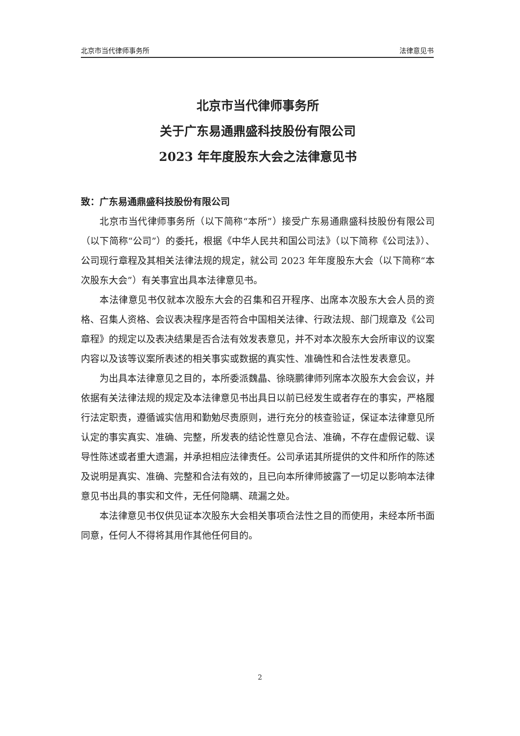北京市当代律师事务所 法律意见书
北京市当代律师事务所
关于广东易通鼎盛科技股份有限公司
2023 年年度股东大会之法律意见书
致：广东易通鼎盛科技股份有限公司
北京市当代律师事务所（以下简称“本所”）接受广东易通鼎盛科技股份有限公司（以下简称“公司”）的委托，根据《中华人民共和国公司法》（以下简称《公司法》）、公司现行章程及其相关法律法规的规定，就公司 2023 年年度股东大会（以下简称“本次股东大会”）有关事宜出具本法律意见书。
本法律意见书仅就本次股东大会的召集和召开程序、出席本次股东大会人员的资格、召集人资格、会议表决程序是否符合中国相关法律、行政法规、部门规章及《公司章程》的规定以及表决结果是否合法有效发表意见，并不对本次股东大会所审议的议案内容以及该等议案所表述的相关事实或数据的真实性、准确性和合法性发表意见。
为出具本法律意见之目的，本所委派魏晶、徐晓鹏律师列席本次股东大会会议，并依据有关法律法规的规定及本法律意见书出具日以前已经发生或者存在的事实，严格履行法定职责，遵循诚实信用和勤勉尽责原则，进行充分的核查验证，保证本法律意见所认定的事实真实、准确、完整，所发表的结论性意见合法、准确，不存在虚假记载、误导性陈述或者重大遗漏，并承担相应法律责任。公司承诺其所提供的文件和所作的陈述及说明是真实、准确、完整和合法有效的，且已向本所律师披露了一切足以影响本法律意见书出具的事实和文件，无任何隐瞒、疏漏之处。
本法律意见书仅供见证本次股东大会相关事项合法性之目的而使用，未经本所书面同意，任何人不得将其用作其他任何目的。
2